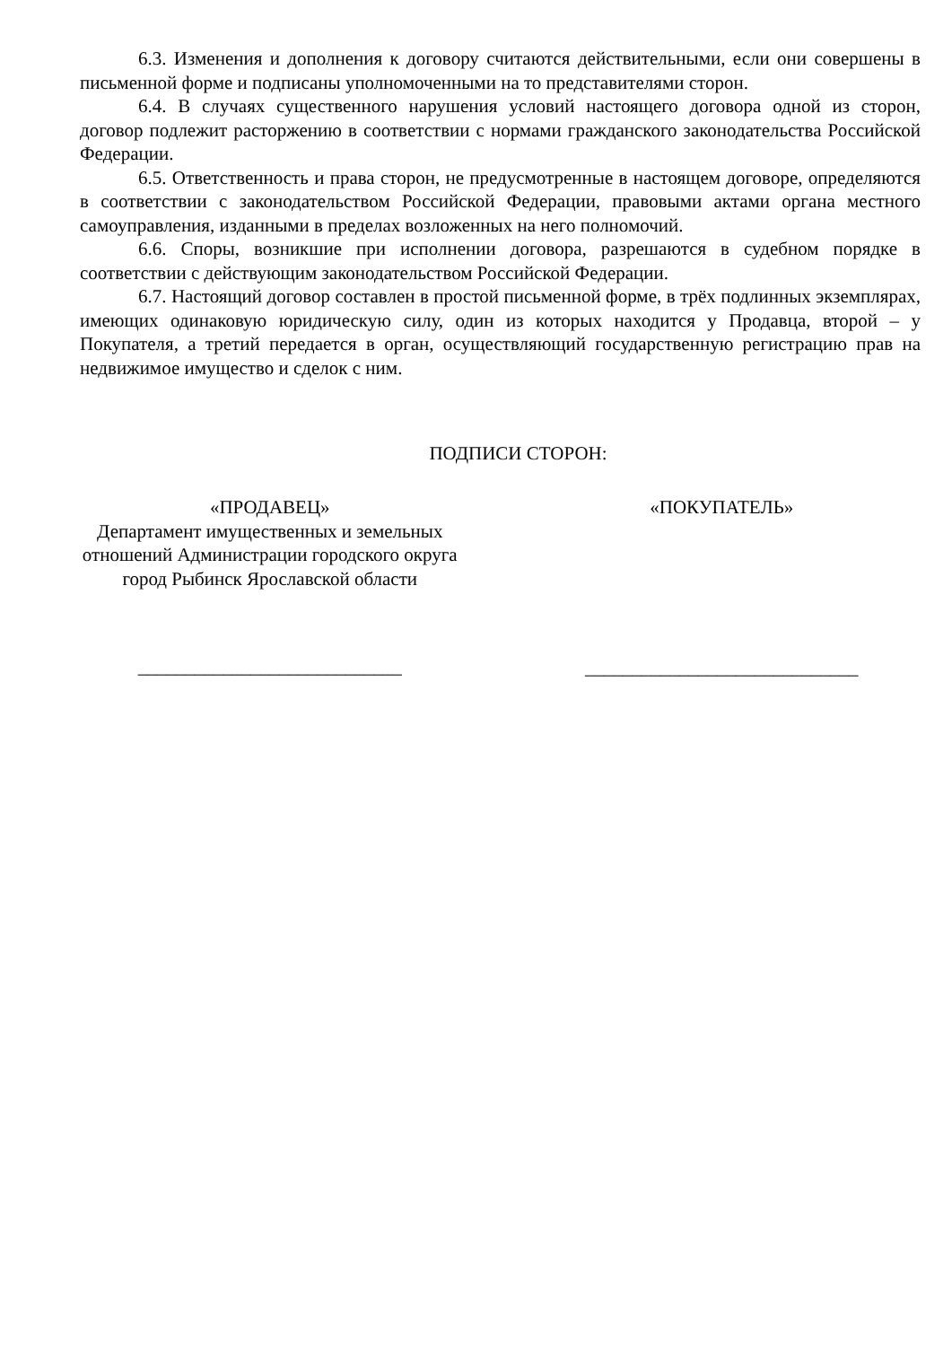6.3. Изменения и дополнения к договору считаются действительными, если они совершены в письменной форме и подписаны уполномоченными на то представителями сторон.
6.4. В случаях существенного нарушения условий настоящего договора одной из сторон, договор подлежит расторжению в соответствии с нормами гражданского законодательства Российской Федерации.
6.5. Ответственность и права сторон, не предусмотренные в настоящем договоре, определяются в соответствии с законодательством Российской Федерации, правовыми актами органа местного самоуправления, изданными в пределах возложенных на него полномочий.
6.6. Споры, возникшие при исполнении договора, разрешаются в судебном порядке в соответствии с действующим законодательством Российской Федерации.
6.7. Настоящий договор составлен в простой письменной форме, в трёх подлинных экземплярах, имеющих одинаковую юридическую силу, один из которых находится у Продавца, второй – у Покупателя, а третий передается в орган, осуществляющий государственную регистрацию прав на недвижимое имущество и сделок с ним.
ПОДПИСИ СТОРОН:
«ПРОДАВЕЦ»
Департамент имущественных и земельных отношений Администрации городского округа город Рыбинск Ярославской области
____________________________
«ПОКУПАТЕЛЬ»
_____________________________